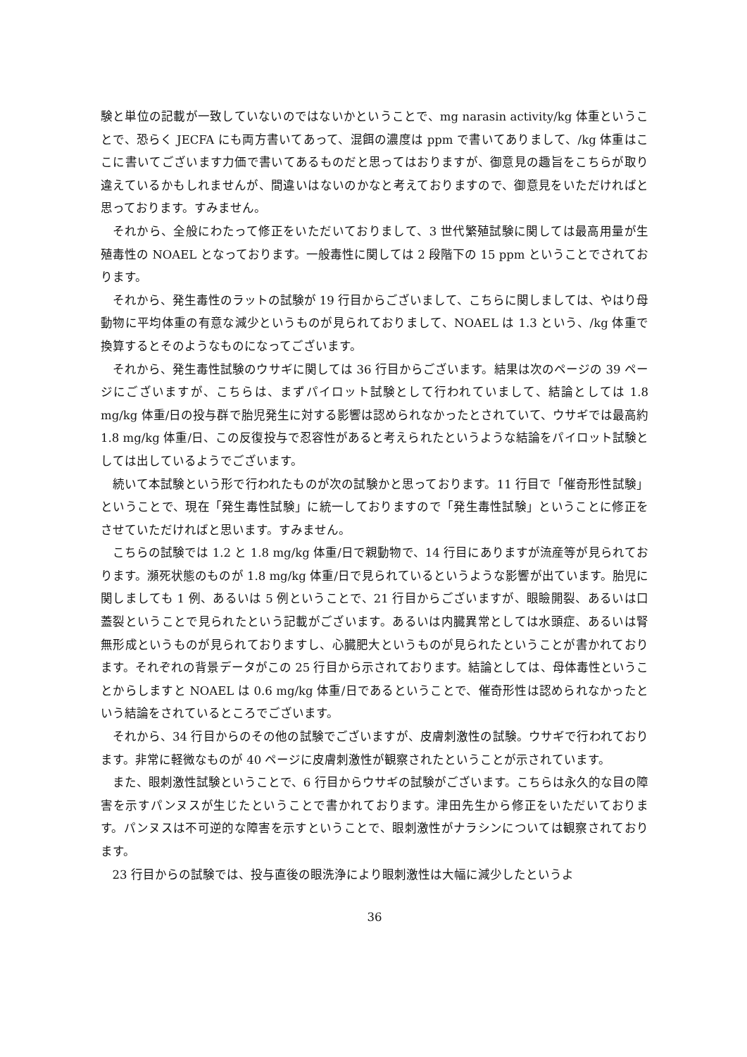験と単位の記載が一致していないのではないかということで、mg narasin activity/kg 体重ということで、恐らく JECFA にも両方書いてあって、混餌の濃度は ppm で書いてありまして、/kg 体重はここに書いてございます力価で書いてあるものだと思ってはおりますが、御意見の趣旨をこちらが取り違えているかもしれませんが、間違いはないのかなと考えておりますので、御意見をいただければと思っております。すみません。
それから、全般にわたって修正をいただいておりまして、3 世代繁殖試験に関しては最高用量が生殖毒性の NOAEL となっております。一般毒性に関しては 2 段階下の 15 ppm ということでされております。
それから、発生毒性のラットの試験が 19 行目からございまして、こちらに関しましては、やはり母動物に平均体重の有意な減少というものが見られておりまして、NOAEL は 1.3 という、/kg 体重で換算するとそのようなものになってございます。
それから、発生毒性試験のウサギに関しては 36 行目からございます。結果は次のページの 39 ページにございますが、こちらは、まずパイロット試験として行われていまして、結論としては 1.8 mg/kg 体重/日の投与群で胎児発生に対する影響は認められなかったとされていて、ウサギでは最高約 1.8 mg/kg 体重/日、この反復投与で忍容性があると考えられたというような結論をパイロット試験としては出しているようでございます。
続いて本試験という形で行われたものが次の試験かと思っております。11 行目で「催奇形性試験」ということで、現在「発生毒性試験」に統一しておりますので「発生毒性試験」ということに修正をさせていただければと思います。すみません。
こちらの試験では 1.2 と 1.8 mg/kg 体重/日で親動物で、14 行目にありますが流産等が見られております。瀕死状態のものが 1.8 mg/kg 体重/日で見られているというような影響が出ています。胎児に関しましても 1 例、あるいは 5 例ということで、21 行目からございますが、眼瞼開裂、あるいは口蓋裂ということで見られたという記載がございます。あるいは内臓異常としては水頭症、あるいは腎無形成というものが見られておりますし、心臓肥大というものが見られたということが書かれております。それぞれの背景データがこの 25 行目から示されております。結論としては、母体毒性ということからしますと NOAEL は 0.6 mg/kg 体重/日であるということで、催奇形性は認められなかったという結論をされているところでございます。
それから、34 行目からのその他の試験でございますが、皮膚刺激性の試験。ウサギで行われております。非常に軽微なものが 40 ページに皮膚刺激性が観察されたということが示されています。
また、眼刺激性試験ということで、6 行目からウサギの試験がございます。こちらは永久的な目の障害を示すパンヌスが生じたということで書かれております。津田先生から修正をいただいております。パンヌスは不可逆的な障害を示すということで、眼刺激性がナラシンについては観察されております。
23 行目からの試験では、投与直後の眼洗浄により眼刺激性は大幅に減少したというよ
36